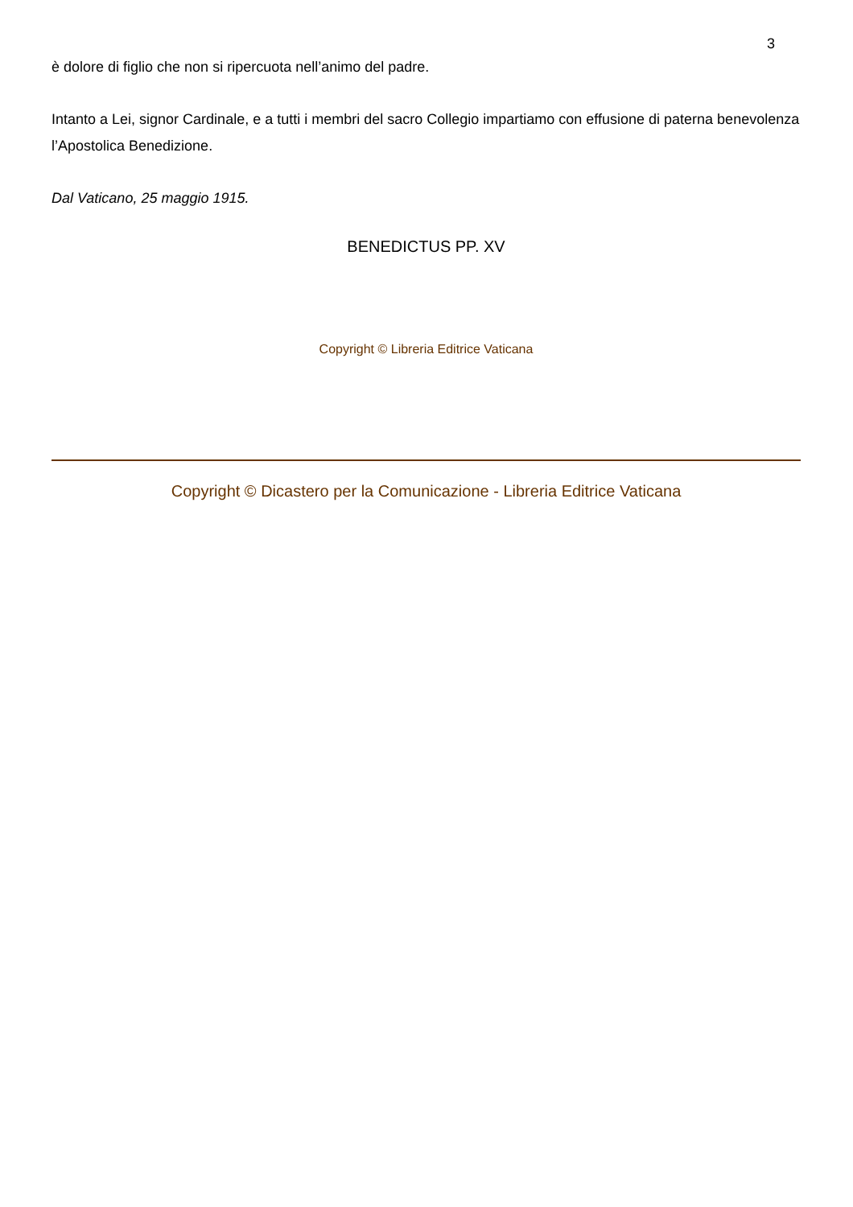3
è dolore di figlio che non si ripercuota nell’animo del padre.
Intanto a Lei, signor Cardinale, e a tutti i membri del sacro Collegio impartiamo con effusione di paterna benevolenza l’Apostolica Benedizione.
Dal Vaticano, 25 maggio 1915.
BENEDICTUS PP. XV
Copyright © Libreria Editrice Vaticana
Copyright © Dicastero per la Comunicazione - Libreria Editrice Vaticana